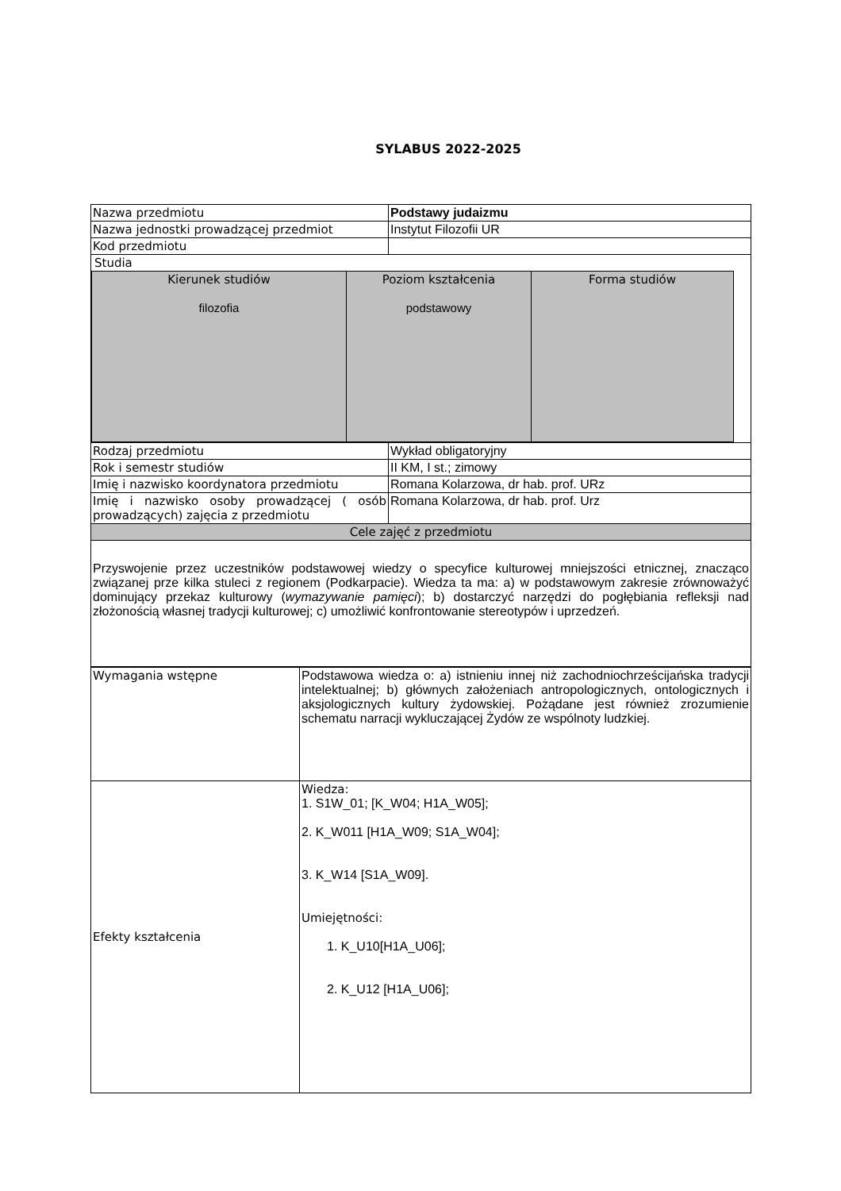SYLABUS 2022-2025
| Nazwa przedmiotu | Podstawy judaizmu |
| Nazwa jednostki prowadzącej przedmiot | Instytut Filozofii UR |
| Kod przedmiotu | |
| Studia / Kierunek studiów filozofia / Poziom kształcenia podstawowy / Forma studiów / | |
| Rodzaj przedmiotu | Wykład obligatoryjny |
| Rok i semestr studiów | II KM, I st.; zimowy |
| Imię i nazwisko koordynatora przedmiotu | Romana Kolarzowa, dr hab. prof. URz |
| Imię i nazwisko osoby prowadzącej ( osób prowadzących) zajęcia z przedmiotu | Romana Kolarzowa, dr hab. prof. Urz |
| Cele zajęć z przedmiotu | |
| Przyswojenie przez uczestników podstawowej wiedzy o specyfice kulturowej mniejszości etnicznej, znacząco związanej prze kilka stuleci z regionem (Podkarpacie). Wiedza ta ma: a) w podstawowym zakresie zrównoważyć dominujący przekaz kulturowy ( wymazywanie pamięci ); b) dostarczyć narzędzi do pogłębiania refleksji nad złożonością własnej tradycji kulturowej; c) umożliwić konfrontowanie stereotypów i uprzedzeń. | |
| Wymagania wstępne | Podstawowa wiedza o: a) istnieniu innej niż zachodniochrześcijańska tradycji intelektualnej; b) głównych założeniach antropologicznych, ontologicznych i aksjologicznych kultury żydowskiej. Pożądane jest również zrozumienie schematu narracji wykluczającej Żydów ze wspólnoty ludzkiej. |
| Efekty kształcenia | Wiedza: 1. S1W_01; [K_W04; H1A_W05]; 2. K_W011 [H1A_W09; S1A_W04]; 3. K_W14 [S1A_W09]. Umiejętności: 1. K_U10[H1A_U06]; 2. K_U12 [H1A_U06]; |